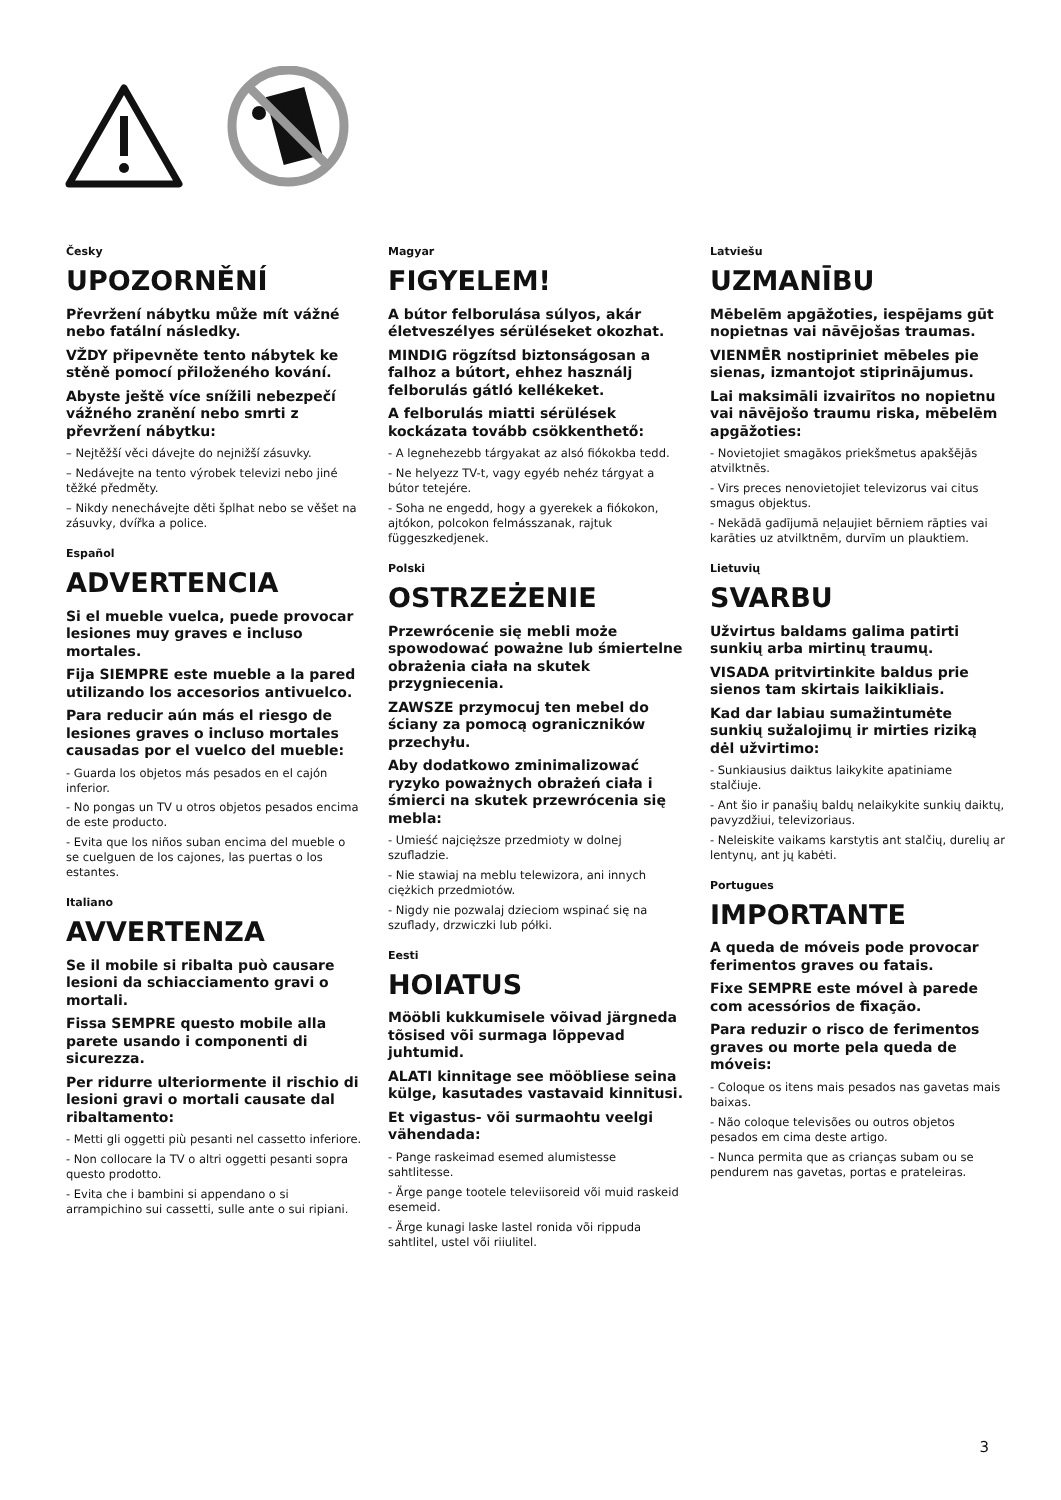Česky
UPOZORNĚNÍ
Převržení nábytku může mít vážné nebo fatální následky.
VŽDY připevněte tento nábytek ke stěně pomocí přiloženého kování.
Abyste ještě více snížili nebezpečí vážného zranění nebo smrti z převržení nábytku:
– Nejtěžší věci dávejte do nejnižší zásuvky.
– Nedávejte na tento výrobek televizi nebo jiné těžké předměty.
– Nikdy nenechávejte děti šplhat nebo se věšet na zásuvky, dvířka a police.
Español
ADVERTENCIA
Si el mueble vuelca, puede provocar lesiones muy graves e incluso mortales.
Fija SIEMPRE este mueble a la pared utilizando los accesorios antivuelco.
Para reducir aún más el riesgo de lesiones graves o incluso mortales causadas por el vuelco del mueble:
- Guarda los objetos más pesados en el cajón inferior.
- No pongas un TV u otros objetos pesados encima de este producto.
- Evita que los niños suban encima del mueble o se cuelguen de los cajones, las puertas o los estantes.
Italiano
AVVERTENZA
Se il mobile si ribalta può causare lesioni da schiacciamento gravi o mortali.
Fissa SEMPRE questo mobile alla parete usando i componenti di sicurezza.
Per ridurre ulteriormente il rischio di lesioni gravi o mortali causate dal ribaltamento:
- Metti gli oggetti più pesanti nel cassetto inferiore.
- Non collocare la TV o altri oggetti pesanti sopra questo prodotto.
- Evita che i bambini si appendano o si arrampichino sui cassetti, sulle ante o sui ripiani.
Magyar
FIGYELEM!
A bútor felborulása súlyos, akár életveszélyes sérüléseket okozhat.
MINDIG rögzítsd biztonságosan a falhoz a bútort, ehhez használj felborulás gátló kellékeket.
A felborulás miatti sérülések kockázata tovább csökkenthető:
- A legnehezebb tárgyakat az alsó fiókokba tedd.
- Ne helyezz TV-t, vagy egyéb nehéz tárgyat a bútor tetejére.
- Soha ne engedd, hogy a gyerekek a fiókokon, ajtókon, polcokon felmásszanak, rajtuk függeszkedjenek.
Polski
OSTRZEŻENIE
Przewrócenie się mebli może spowodować poważne lub śmiertelne obrażenia ciała na skutek przygniecenia.
ZAWSZE przymocuj ten mebel do ściany za pomocą ograniczników przechyłu.
Aby dodatkowo zminimalizować ryzyko poważnych obrażeń ciała i śmierci na skutek przewrócenia się mebla:
- Umieść najcięższe przedmioty w dolnej szufladzie.
- Nie stawiaj na meblu telewizora, ani innych ciężkich przedmiotów.
- Nigdy nie pozwalaj dzieciom wspinać się na szuflady, drzwiczki lub półki.
Eesti
HOIATUS
Mööbli kukkumisele võivad järgneda tõsised või surmaga lõppevad juhtumid.
ALATI kinnitage see mööbliese seina külge, kasutades vastavaid kinnitusi.
Et vigastus- või surmaohtu veelgi vähendada:
- Pange raskeimad esemed alumistesse sahtlitesse.
- Ärge pange tootele televiisoreid või muid raskeid esemeid.
- Ärge kunagi laske lastel ronida või rippuda sahtlitel, ustel või riiulitel.
Latviešu
UZMANĪBU
Mēbelēm apgāžoties, iespējams gūt nopietnas vai nāvējošas traumas.
VIENMĒR nostipriniet mēbeles pie sienas, izmantojot stiprinājumus.
Lai maksimāli izvairītos no nopietnu vai nāvējošo traumu riska, mēbelēm apgāžoties:
- Novietojiet smagākos priekšmetus apakšējās atvilktnēs.
- Virs preces nenovietojiet televizorus vai citus smagus objektus.
- Nekādā gadījumā neļaujiet bērniem rāpties vai karāties uz atvilktnēm, durvīm un plauktiem.
Lietuvių
SVARBU
Užvirtus baldams galima patirti sunkių arba mirtinų traumų.
VISADA pritvirtinkite baldus prie sienos tam skirtais laikikliais.
Kad dar labiau sumažintumėte sunkių sužalojimų ir mirties riziką dėl užvirtimo:
- Sunkiausius daiktus laikykite apatiniame stalčiuje.
- Ant šio ir panašių baldų nelaikykite sunkių daiktų, pavyzdžiui, televizoriaus.
- Neleiskite vaikams karstytis ant stalčių, durelių ar lentynų, ant jų kabėti.
Portugues
IMPORTANTE
A queda de móveis pode provocar ferimentos graves ou fatais.
Fixe SEMPRE este móvel à parede com acessórios de fixação.
Para reduzir o risco de ferimentos graves ou morte pela queda de móveis:
- Coloque os itens mais pesados nas gavetas mais baixas.
- Não coloque televisões ou outros objetos pesados em cima deste artigo.
- Nunca permita que as crianças subam ou se pendurem nas gavetas, portas e prateleiras.
3